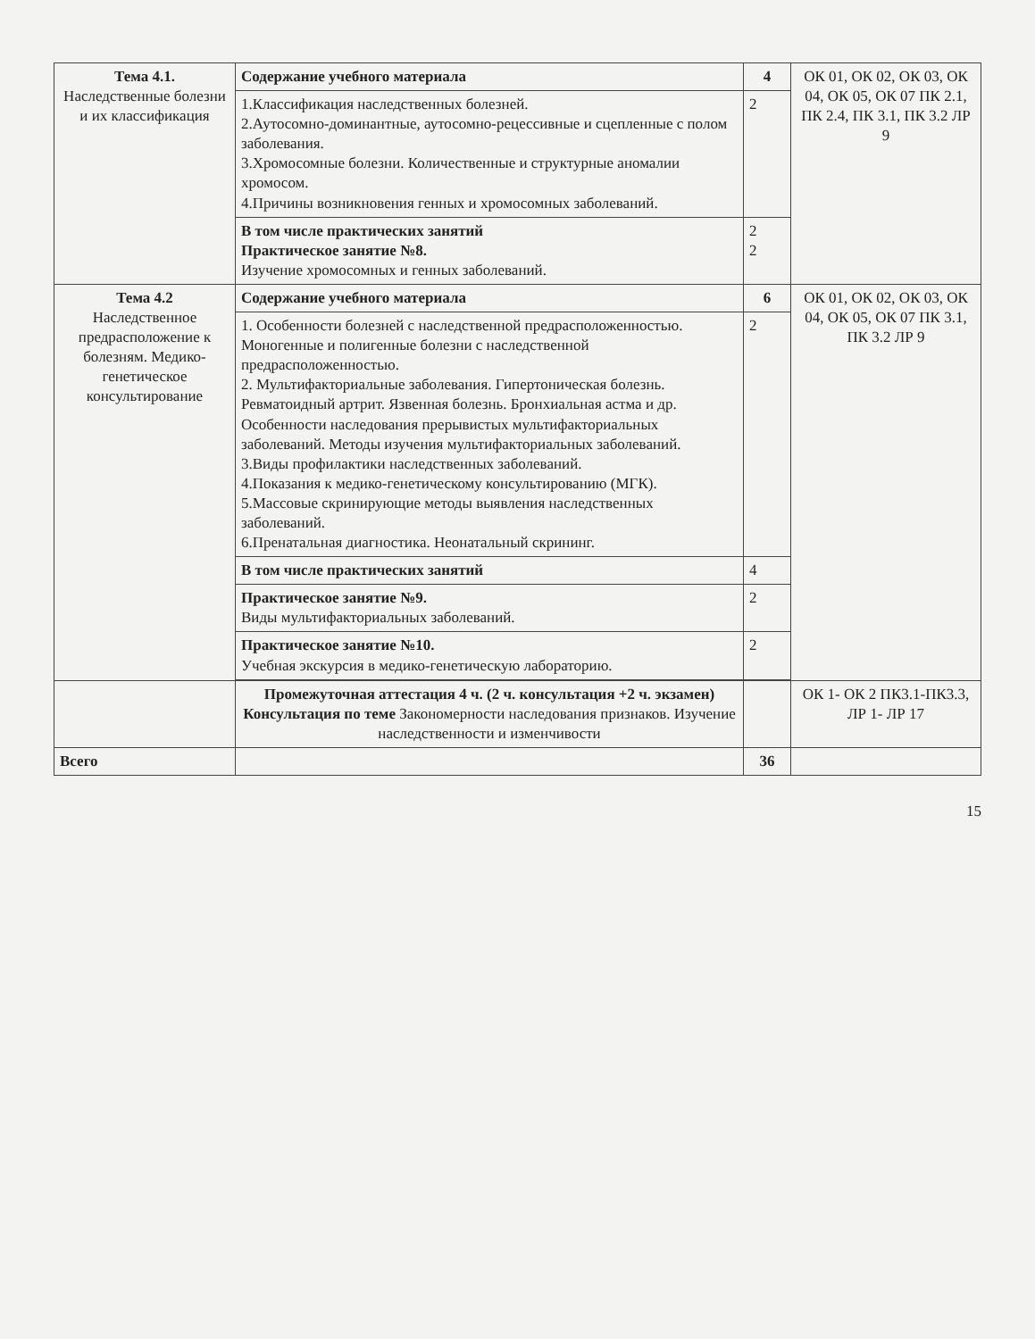| Тема 4.1. Наследственные болезни и их классификация | Содержание учебного материала | 4 | ОК 01, ОК 02, ОК 03, ОК 04, ОК 05, ОК 07 ПК 2.1, ПК 2.4, ПК 3.1, ПК 3.2 ЛР 9 |
| | 1.Классификация наследственных болезней. 2.Аутосомно-доминантные, аутосомно-рецессивные и сцепленные с полом заболевания. 3.Хромосомные болезни. Количественные и структурные аномалии хромосом. 4.Причины возникновения генных и хромосомных заболеваний. | 2 | |
| | В том числе практических занятий Практическое занятие №8. Изучение хромосомных и генных заболеваний. | 2 2 | |
| Тема 4.2 Наследственное предрасположение к болезням. Медико-генетическое консультирование | Содержание учебного материала | 6 | ОК 01, ОК 02, ОК 03, ОК 04, ОК 05, ОК 07 ПК 3.1, ПК 3.2 ЛР 9 |
| | 1. Особенности болезней с наследственной предрасположенностью. Моногенные и полигенные болезни с наследственной предрасположенностью. 2. Мультифакториальные заболевания. Гипертоническая болезнь. Ревматоидный артрит. Язвенная болезнь. Бронхиальная астма и др. Особенности наследования прерывистых мультифакториальных заболеваний. Методы изучения мультифакториальных заболеваний. 3.Виды профилактики наследственных заболеваний. 4.Показания к медико-генетическому консультированию (МГК). 5.Массовые скринирующие методы выявления наследственных заболеваний. 6.Пренатальная диагностика. Неонатальный скрининг. | 2 | |
| | В том числе практических занятий | 4 | |
| | Практическое занятие №9. Виды мультифакториальных заболеваний. | 2 | |
| | Практическое занятие №10. Учебная экскурсия в медико-генетическую лабораторию. | 2 | |
| | Промежуточная аттестация 4 ч. (2 ч. консультация +2 ч. экзамен) Консультация по теме Закономерности наследования признаков. Изучение наследственности и изменчивости | | ОК 1- ОК 2 ПК3.1-ПК3.3, ЛР 1- ЛР 17 |
| Всего | | 36 | |
15